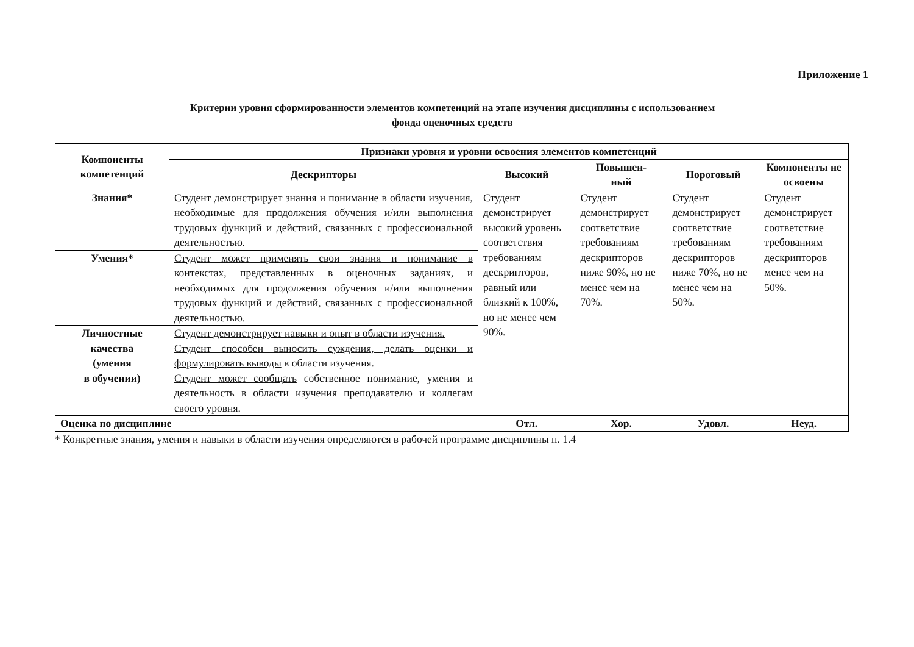Приложение 1
Критерии уровня сформированности элементов компетенций на этапе изучения дисциплины с использованием
фонда оценочных средств
| Компоненты компетенций | Признаки уровня и уровни освоения элементов компетенций | | | | |
| --- | --- | --- | --- | --- | --- |
| | Дескрипторы | Высокий | Повышен- ный | Пороговый | Компоненты не освоены |
| Знания* | Студент демонстрирует знания и понимание в области изучения, необходимые для продолжения обучения и/или выполнения трудовых функций и действий, связанных с профессиональной деятельностью. | Студент демонстрирует высокий уровень соответствия требованиям дескрипторов, равный или близкий к 100%, но не менее чем 90%. | Студент демонстрирует соответствие требованиям дескрипторов ниже 90%, но не менее чем на 70%. | Студент демонстрирует соответствие требованиям дескрипторов ниже 70%, но не менее чем на 50%. | Студент демонстрирует соответствие требованиям дескрипторов менее чем на 50%. |
| Умения* | Студент может применять свои знания и понимание в контекстах, представленных в оценочных заданиях, и необходимых для продолжения обучения и/или выполнения трудовых функций и действий, связанных с профессиональной деятельностью. | | | | |
| Личностные качества (умения в обучении) | Студент демонстрирует навыки и опыт в области изучения. Студент способен выносить суждения, делать оценки и формулировать выводы в области изучения. Студент может сообщать собственное понимание, умения и деятельность в области изучения преподавателю и коллегам своего уровня. | | | | |
| Оценка по дисциплине | | Отл. | Хор. | Удовл. | Неуд. |
* Конкретные знания, умения и навыки в области изучения определяются в рабочей программе дисциплины п. 1.4